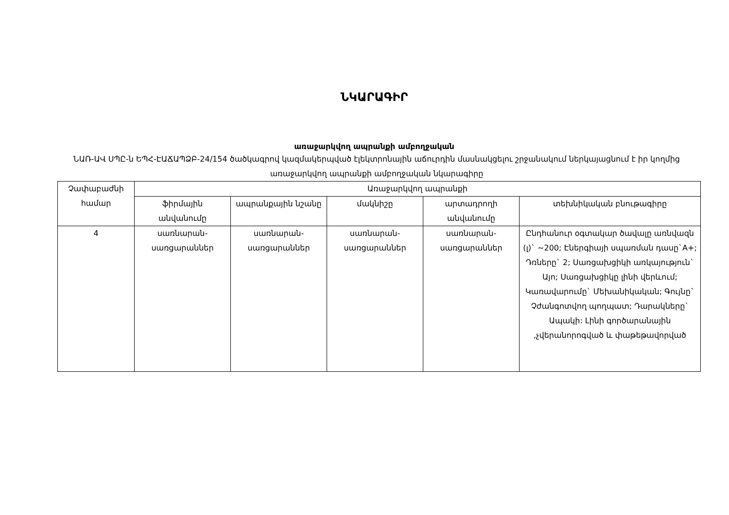ՆԿԱՐԱԳԻՐ
առաջարկվող ապրանքի ամբողջական
ՆԱՌ-ԱՎ ՍՊԸ-ն ԵՊՀ-ԷԱՃԱՊՁԲ-24/154 ծածկագրով կազմակերպված էլեկտրոնային աճուրդին մասնակցելու շրջանակում ներկայացնում է իր կողմից առաջարկվող ապրանքի ամբողջական նկարագիրը
| Չափաբաժնի համար | Առաջարկվող ապրանքի | | | | |
| --- | --- | --- | --- | --- | --- |
| | ֆիրմային անվանումը | ապրանքային նշանը | մակնիշը | արտադրողի անվանումը | տեխնիկական բնութագիրը |
| 4 | սառնարան-սառցարաններ | սառնարան-սառցարաններ | սառնարան-սառցարաններ | սառնարան-սառցարաններ | Ընդհանուր օգտակար ծավալը առնվազն (լ)` ~200; Էներգիայի սպառման դասը`A+; Դռները` 2; Սառցախցիկի առկայություն` Այո; Սառցախցիկը լինի վերևում; Կառավարումը` Մեխանիկական; Գույնը` Չժանգոտվող պողպատ; Դարակները` Ապակի: Լինի գործարանային ,չվերանորոգված և փաթեթավորված |